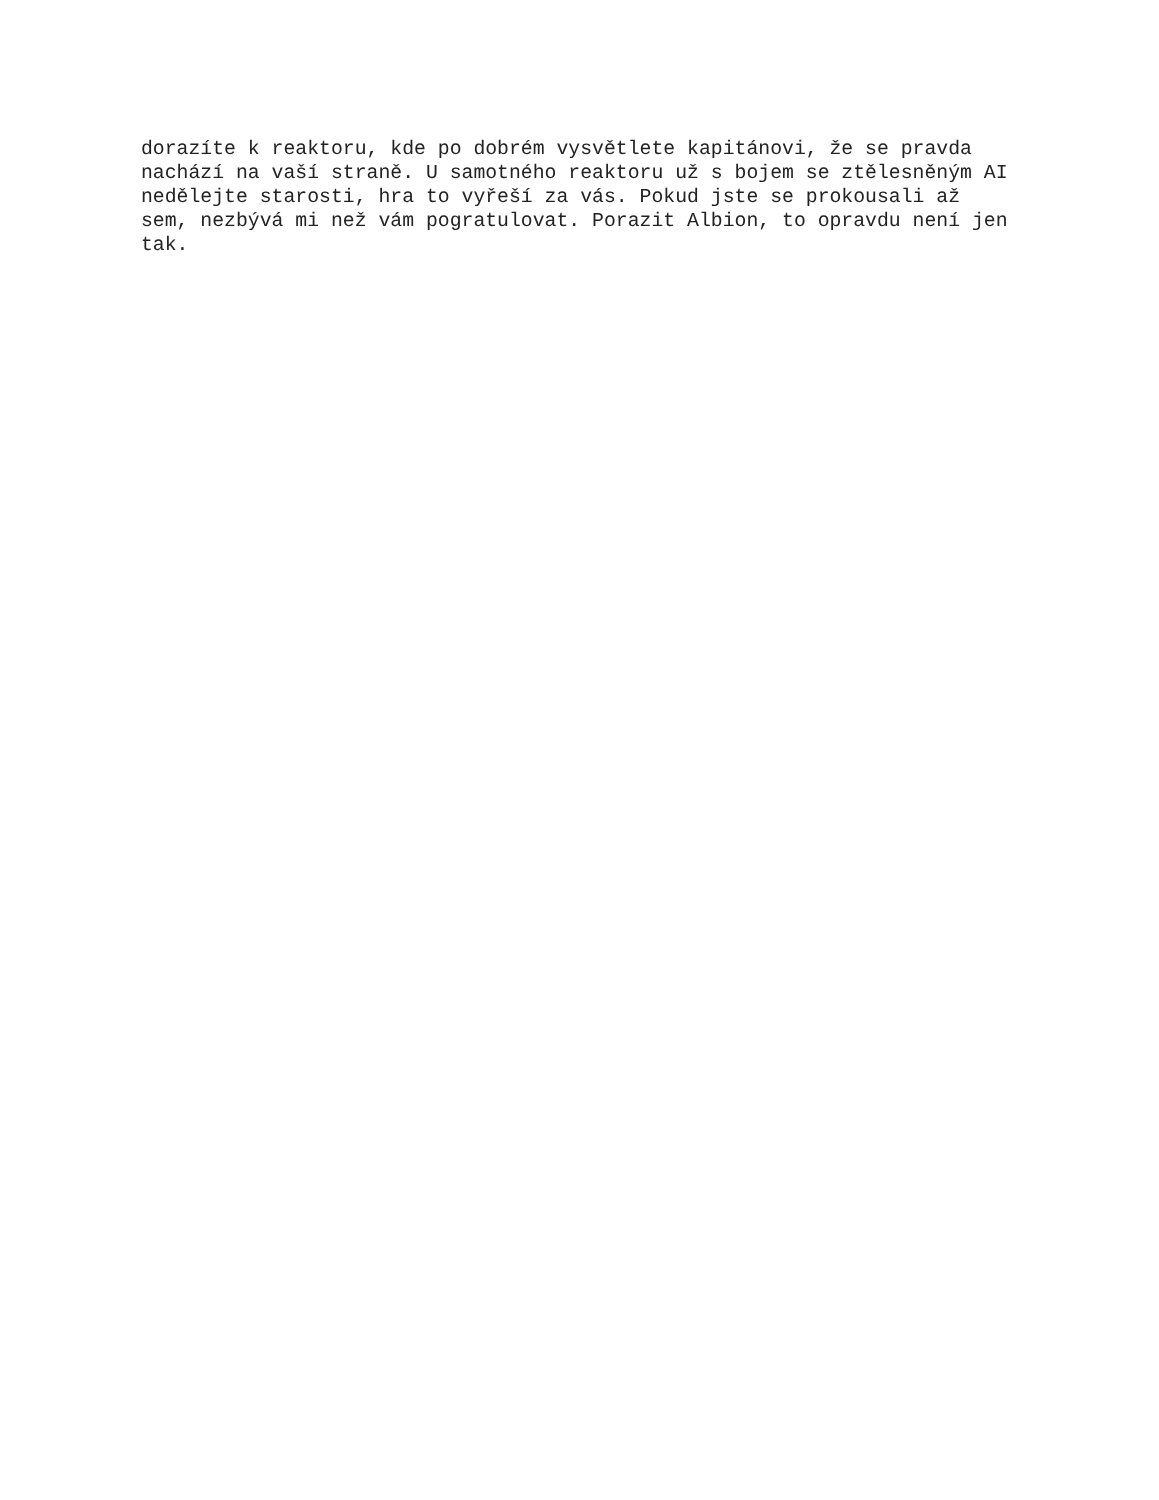dorazíte k reaktoru, kde po dobrém vysvětlete kapitánovi, že se pravda
nachází na vaší straně. U samotného reaktoru už s bojem se ztělesněným AI
nedělejte starosti, hra to vyřeší za vás. Pokud jste se prokousali až
sem, nezbývá mi než vám pogratulovat. Porazit Albion, to opravdu není jen
tak.